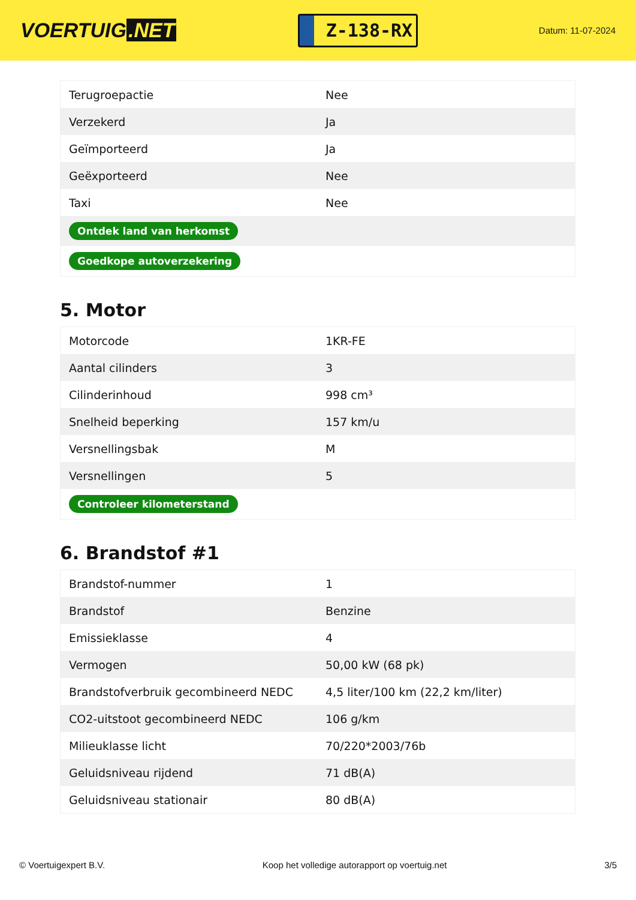VOERTUIG.NET
Z-138-RX
Datum: 11-07-2024
| Terugroepactie | Nee |
| Verzekerd | Ja |
| Geïmporteerd | Ja |
| Geëxporteerd | Nee |
| Taxi | Nee |
| Ontdek land van herkomst | |
| Goedkope autoverzekering | |
5. Motor
| Motorcode | 1KR-FE |
| Aantal cilinders | 3 |
| Cilinderinhoud | 998 cm³ |
| Snelheid beperking | 157 km/u |
| Versnellingsbak | M |
| Versnellingen | 5 |
| Controleer kilometerstand | |
6. Brandstof #1
| Brandstof-nummer | 1 |
| Brandstof | Benzine |
| Emissieklasse | 4 |
| Vermogen | 50,00 kW (68 pk) |
| Brandstofverbruik gecombineerd NEDC | 4,5 liter/100 km (22,2 km/liter) |
| CO2-uitstoot gecombineerd NEDC | 106 g/km |
| Milieuklasse licht | 70/220*2003/76b |
| Geluidsniveau rijdend | 71 dB(A) |
| Geluidsniveau stationair | 80 dB(A) |
© Voertuigexpert B.V. Koop het volledige autorapport op voertuig.net 3/5